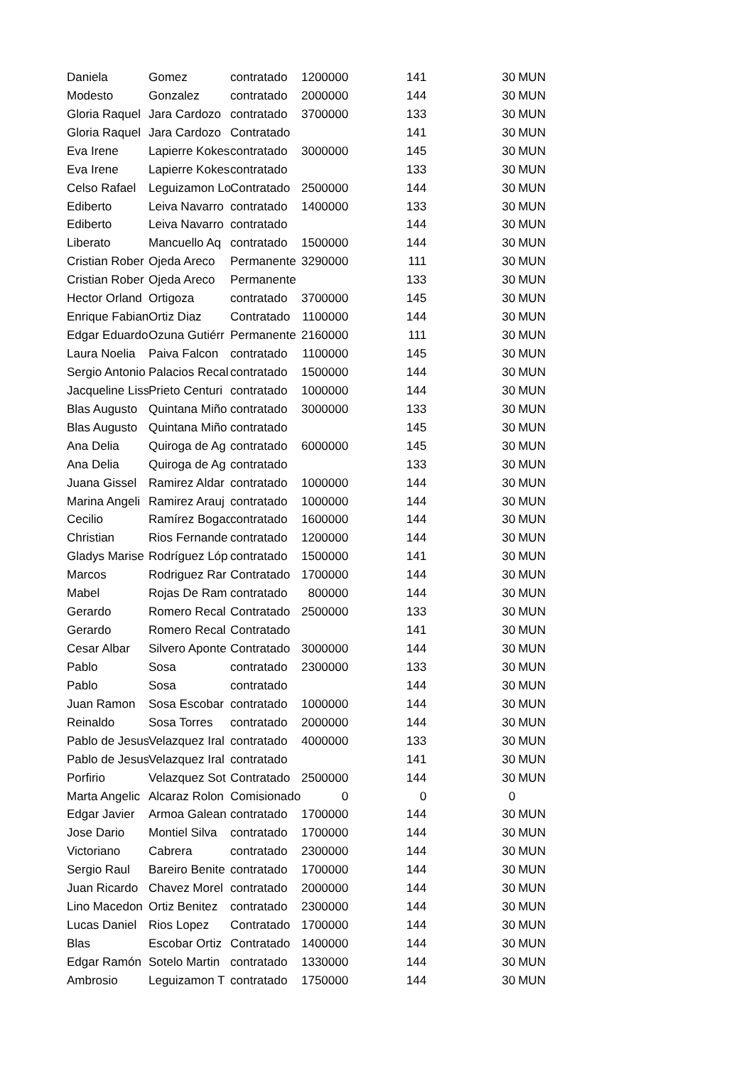| Daniela | Gomez | contratado | 1200000 | 141 | 30 | MUN |
| Modesto | Gonzalez | contratado | 2000000 | 144 | 30 | MUN |
| Gloria Raquel | Jara Cardozo | contratado | 3700000 | 133 | 30 | MUN |
| Gloria Raquel | Jara Cardozo | Contratado | | 141 | 30 | MUN |
| Eva Irene | Lapierre Kokes | contratado | 3000000 | 145 | 30 | MUN |
| Eva Irene | Lapierre Kokes | contratado | | 133 | 30 | MUN |
| Celso Rafael | Leguizamon Lo | Contratado | 2500000 | 144 | 30 | MUN |
| Ediberto | Leiva Navarro | contratado | 1400000 | 133 | 30 | MUN |
| Ediberto | Leiva Navarro | contratado | | 144 | 30 | MUN |
| Liberato | Mancuello Aq | contratado | 1500000 | 144 | 30 | MUN |
| Cristian Rober | Ojeda Areco | Permanente | 3290000 | 111 | 30 | MUN |
| Cristian Rober | Ojeda Areco | Permanente | | 133 | 30 | MUN |
| Hector Orland | Ortigoza | contratado | 3700000 | 145 | 30 | MUN |
| Enrique Fabian | Ortiz Diaz | Contratado | 1100000 | 144 | 30 | MUN |
| Edgar Eduardo | Ozuna Gutiérr | Permanente | 2160000 | 111 | 30 | MUN |
| Laura Noelia | Paiva Falcon | contratado | 1100000 | 145 | 30 | MUN |
| Sergio Antonio | Palacios Recal | contratado | 1500000 | 144 | 30 | MUN |
| Jacqueline Liss | Prieto Centuri | contratado | 1000000 | 144 | 30 | MUN |
| Blas Augusto | Quintana Miño | contratado | 3000000 | 133 | 30 | MUN |
| Blas Augusto | Quintana Miño | contratado | | 145 | 30 | MUN |
| Ana Delia | Quiroga de Ag | contratado | 6000000 | 145 | 30 | MUN |
| Ana Delia | Quiroga de Ag | contratado | | 133 | 30 | MUN |
| Juana Gissel | Ramirez Aldar | contratado | 1000000 | 144 | 30 | MUN |
| Marina Angeli | Ramirez Arauj | contratado | 1000000 | 144 | 30 | MUN |
| Cecilio | Ramírez Bogad | contratado | 1600000 | 144 | 30 | MUN |
| Christian | Rios Fernande | contratado | 1200000 | 144 | 30 | MUN |
| Gladys Marise | Rodríguez Lóp | contratado | 1500000 | 141 | 30 | MUN |
| Marcos | Rodriguez Rar | Contratado | 1700000 | 144 | 30 | MUN |
| Mabel | Rojas De Ram | contratado | 800000 | 144 | 30 | MUN |
| Gerardo | Romero Recal | Contratado | 2500000 | 133 | 30 | MUN |
| Gerardo | Romero Recal | Contratado | | 141 | 30 | MUN |
| Cesar Albar | Silvero Aponte | Contratado | 3000000 | 144 | 30 | MUN |
| Pablo | Sosa | contratado | 2300000 | 133 | 30 | MUN |
| Pablo | Sosa | contratado | | 144 | 30 | MUN |
| Juan Ramon | Sosa Escobar | contratado | 1000000 | 144 | 30 | MUN |
| Reinaldo | Sosa Torres | contratado | 2000000 | 144 | 30 | MUN |
| Pablo de Jesus | Velazquez Iral | contratado | 4000000 | 133 | 30 | MUN |
| Pablo de Jesus | Velazquez Iral | contratado | | 141 | 30 | MUN |
| Porfirio | Velazquez Sot | Contratado | 2500000 | 144 | 30 | MUN |
| Marta Angelic | Alcaraz Rolon | Comisionado | 0 | 0 | 0 | |
| Edgar Javier | Armoa Galean | contratado | 1700000 | 144 | 30 | MUN |
| Jose Dario | Montiel Silva | contratado | 1700000 | 144 | 30 | MUN |
| Victoriano | Cabrera | contratado | 2300000 | 144 | 30 | MUN |
| Sergio Raul | Bareiro Benite | contratado | 1700000 | 144 | 30 | MUN |
| Juan Ricardo | Chavez Morel | contratado | 2000000 | 144 | 30 | MUN |
| Lino Macedon | Ortiz Benitez | contratado | 2300000 | 144 | 30 | MUN |
| Lucas Daniel | Rios Lopez | Contratado | 1700000 | 144 | 30 | MUN |
| Blas | Escobar Ortiz | Contratado | 1400000 | 144 | 30 | MUN |
| Edgar Ramón | Sotelo Martin | contratado | 1330000 | 144 | 30 | MUN |
| Ambrosio | Leguizamon T | contratado | 1750000 | 144 | 30 | MUN |